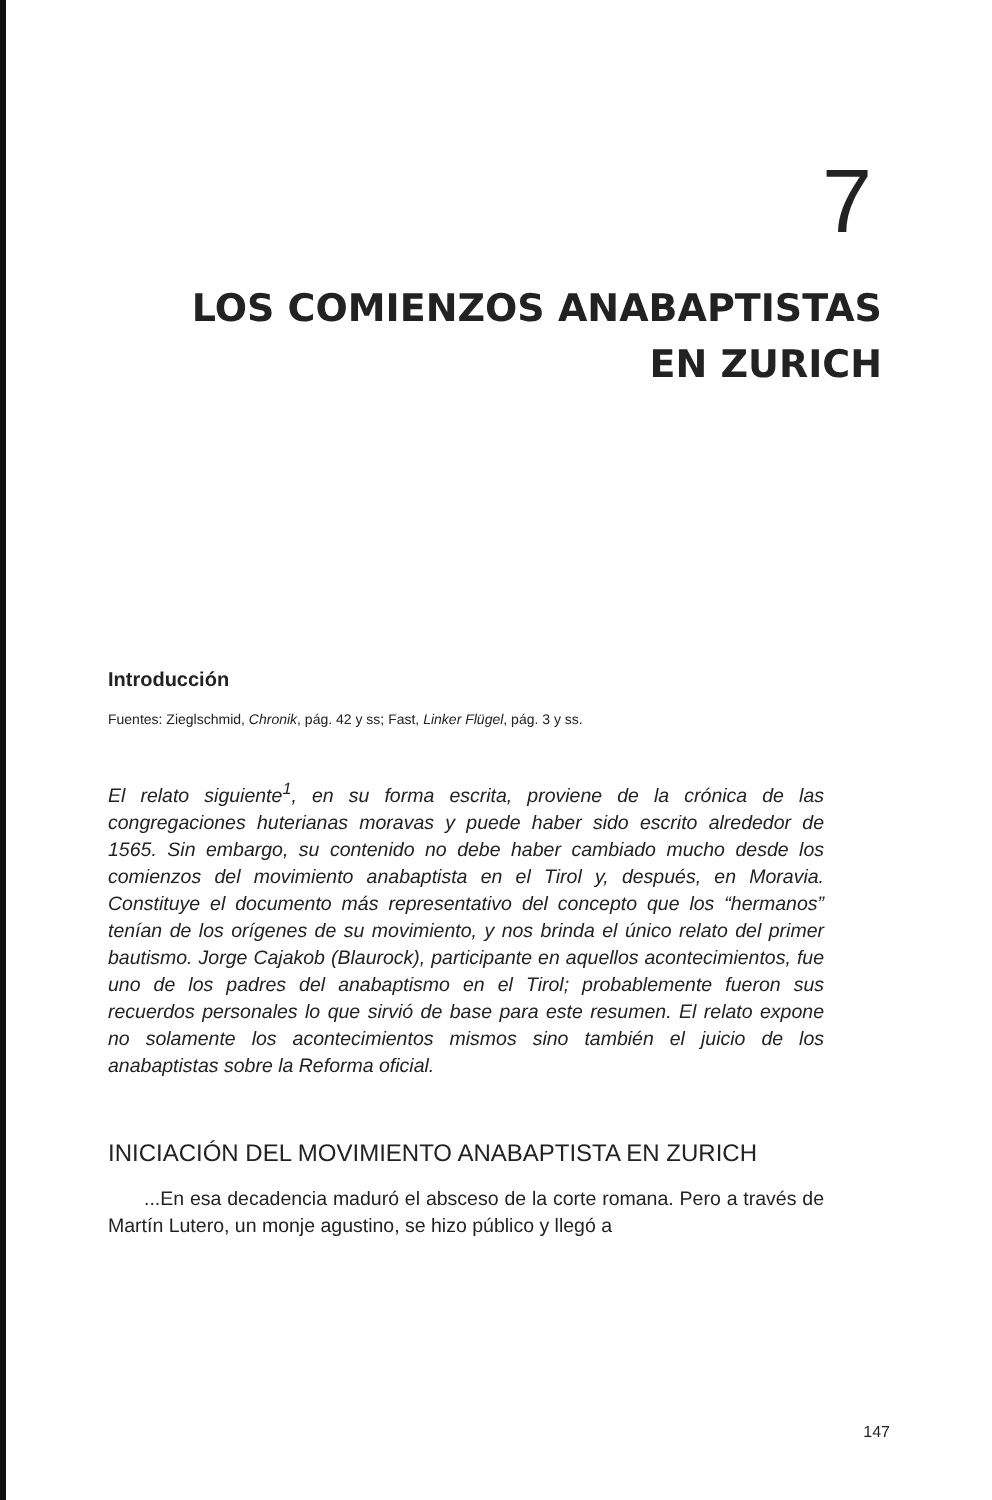7
LOS COMIENZOS ANABAPTISTAS
EN ZURICH
Introducción
Fuentes: Zieglschmid, Chronik, pág. 42 y ss; Fast, Linker Flügel, pág. 3 y ss.
El relato siguiente<sup>1</sup>, en su forma escrita, proviene de la crónica de las congregaciones huterianas moravas y puede haber sido escrito alrededor de 1565. Sin embargo, su contenido no debe haber cambiado mucho desde los comienzos del movimiento anabaptista en el Tirol y, después, en Moravia. Constituye el documento más representativo del concepto que los “hermanos” tenían de los orígenes de su movimiento, y nos brinda el único relato del primer bautismo. Jorge Cajakob (Blaurock), participante en aquellos acontecimientos, fue uno de los padres del anabaptismo en el Tirol; probablemente fueron sus recuerdos personales lo que sirvió de base para este resumen. El relato expone no solamente los acontecimientos mismos sino también el juicio de los anabaptistas sobre la Reforma oficial.
INICIACIÓN DEL MOVIMIENTO ANABAPTISTA EN ZURICH
...En esa decadencia maduró el absceso de la corte romana. Pero a través de Martín Lutero, un monje agustino, se hizo público y llegó a
147